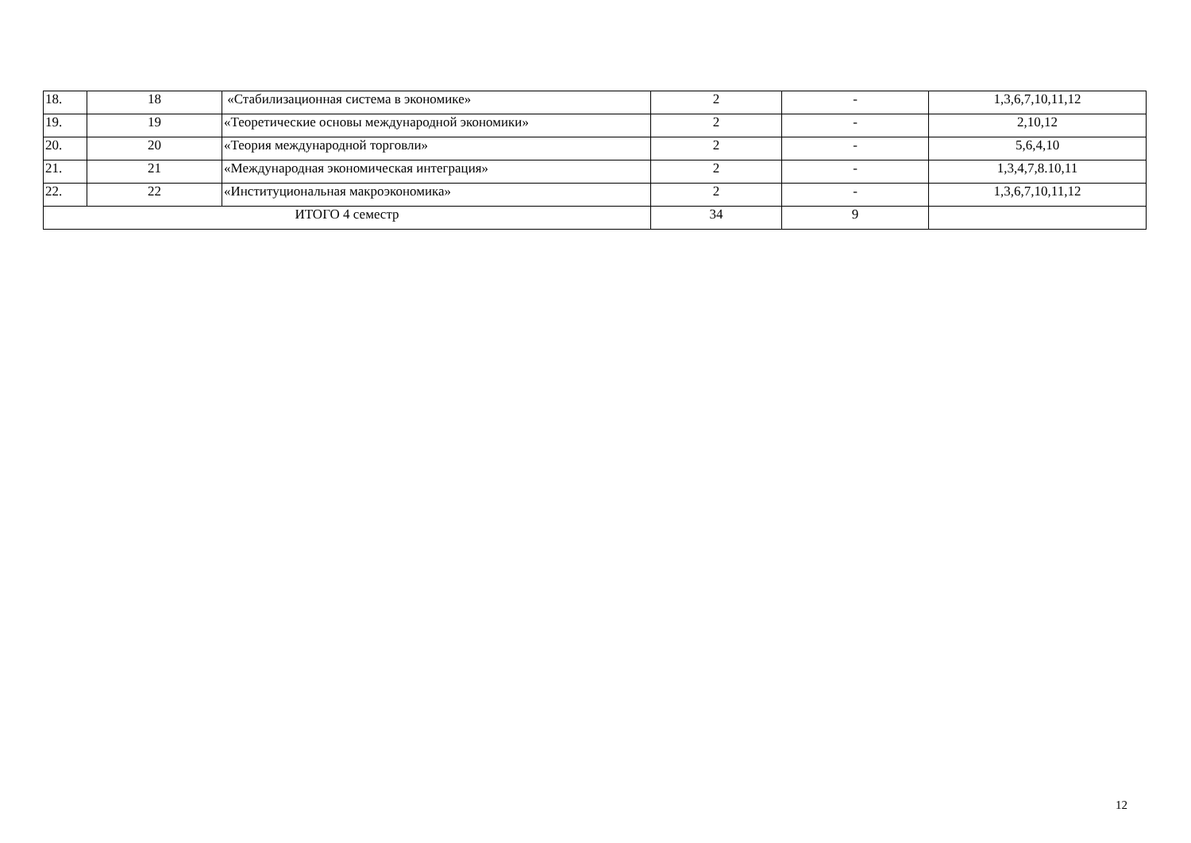| 18. | 18 | «Стабилизационная система в экономике» | 2 | - | 1,3,6,7,10,11,12 |
| 19. | 19 | «Теоретические основы международной экономики» | 2 | - | 2,10,12 |
| 20. | 20 | «Теория международной торговли» | 2 | - | 5,6,4,10 |
| 21. | 21 | «Международная экономическая интеграция» | 2 | - | 1,3,4,7,8.10,11 |
| 22. | 22 | «Институциональная макроэкономика» | 2 | - | 1,3,6,7,10,11,12 |
| ИТОГО 4 семестр | | | 34 | 9 | |
12